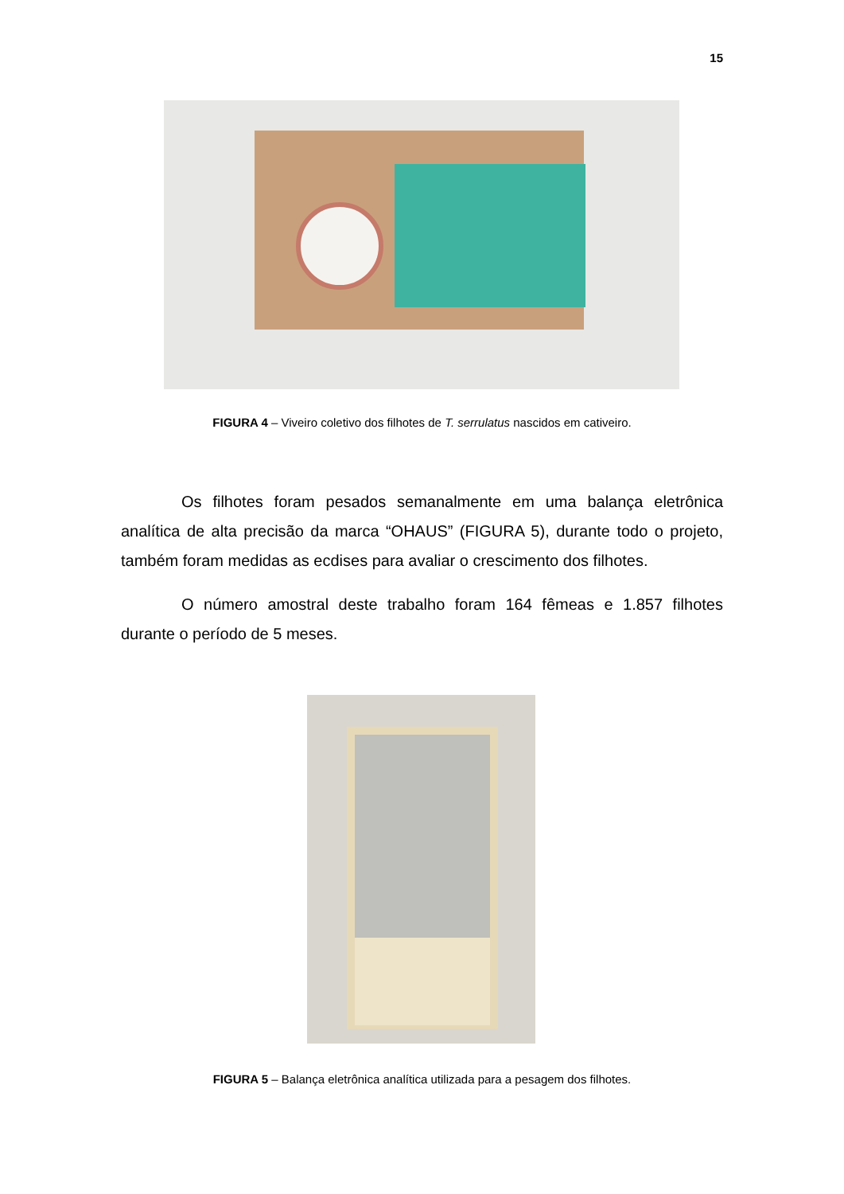15
FIGURA 4 – Viveiro coletivo dos filhotes de T. serrulatus nascidos em cativeiro.
Os filhotes foram pesados semanalmente em uma balança eletrônica analítica de alta precisão da marca “OHAUS” (FIGURA 5), durante todo o projeto, também foram medidas as ecdises para avaliar o crescimento dos filhotes.
O número amostral deste trabalho foram 164 fêmeas e 1.857 filhotes durante o período de 5 meses.
FIGURA 5 – Balança eletrônica analítica utilizada para a pesagem dos filhotes.